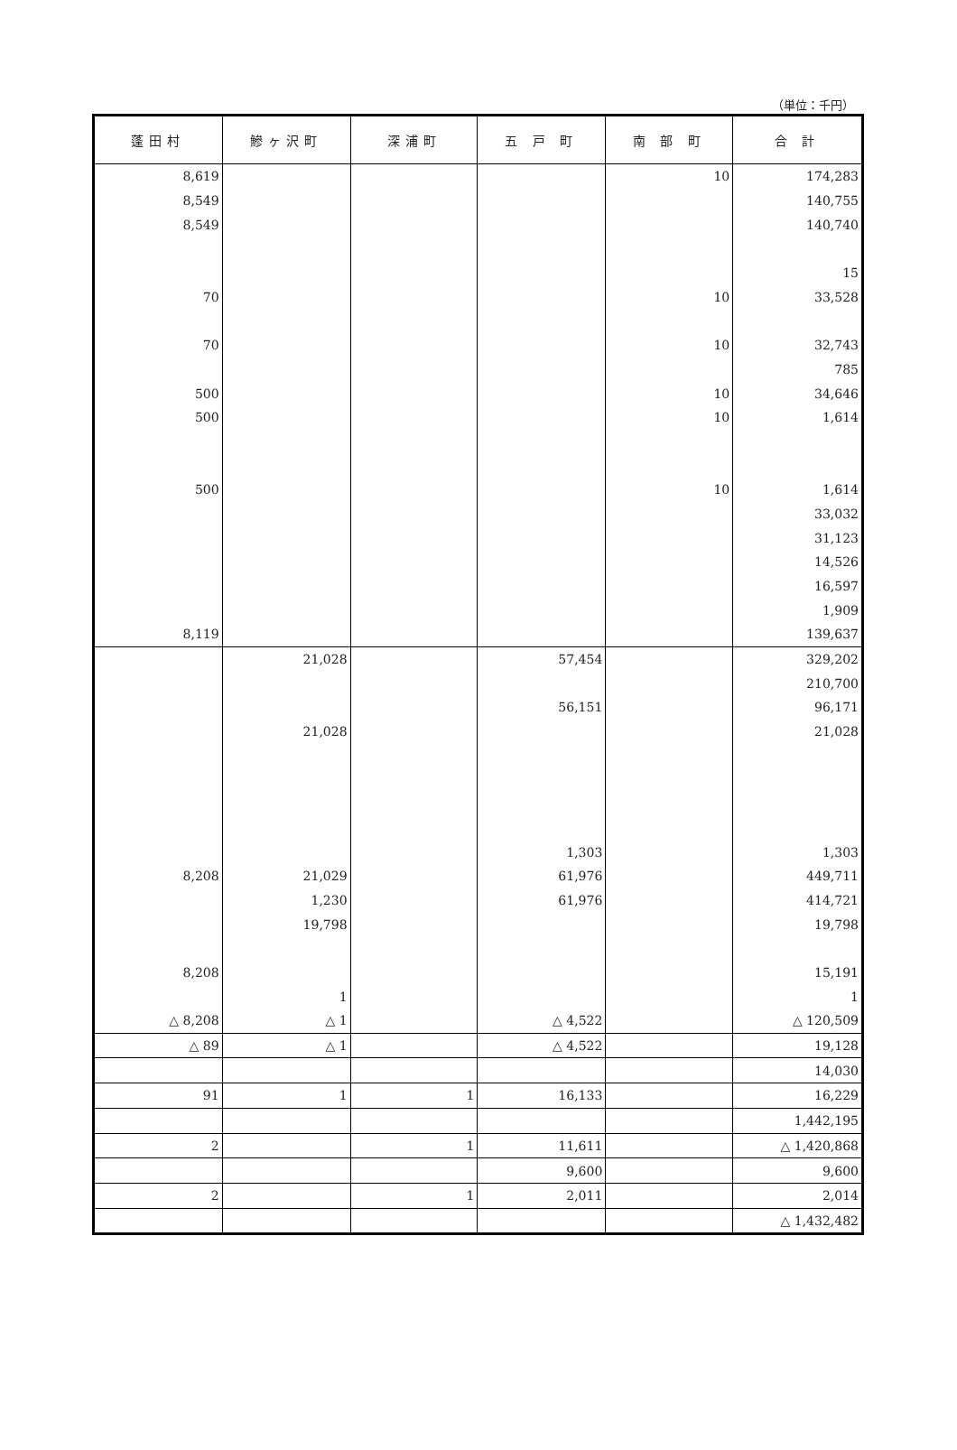（単位：千円）
| 蓬田村 | 鰺ヶ沢町 | 深浦町 | 五 戸 町 | 南 部 町 | 合 計 |
| --- | --- | --- | --- | --- | --- |
| 8,619 | | | | 10 | 174,283 |
| 8,549 | | | | | 140,755 |
| 8,549 | | | | | 140,740 |
| | | | | | 15 |
| 70 | | | | 10 | 33,528 |
| 70 | | | | 10 | 32,743 |
| | | | | | 785 |
| 500 | | | | 10 | 34,646 |
| 500 | | | | 10 | 1,614 |
| 500 | | | | 10 | 1,614 |
| | | | | | 33,032 |
| | | | | | 31,123 |
| | | | | | 14,526 |
| | | | | | 16,597 |
| | | | | | 1,909 |
| 8,119 | | | | | 139,637 |
| | 21,028 | | 57,454 | | 329,202 |
| | | | | | 210,700 |
| | | | 56,151 | | 96,171 |
| | 21,028 | | | | 21,028 |
| | | | 1,303 | | 1,303 |
| 8,208 | 21,029 | | 61,976 | | 449,711 |
| | 1,230 | | 61,976 | | 414,721 |
| | 19,798 | | | | 19,798 |
| 8,208 | | | | | 15,191 |
| | 1 | | | | 1 |
| △ 8,208 | △ 1 | | △ 4,522 | | △ 120,509 |
| △ 89 | △ 1 | | △ 4,522 | | 19,128 |
| | | | | | 14,030 |
| 91 | 1 | 1 | 16,133 | | 16,229 |
| | | | | | 1,442,195 |
| 2 | | 1 | 11,611 | | △ 1,420,868 |
| | | | 9,600 | | 9,600 |
| 2 | | 1 | 2,011 | | 2,014 |
| | | | | | △ 1,432,482 |